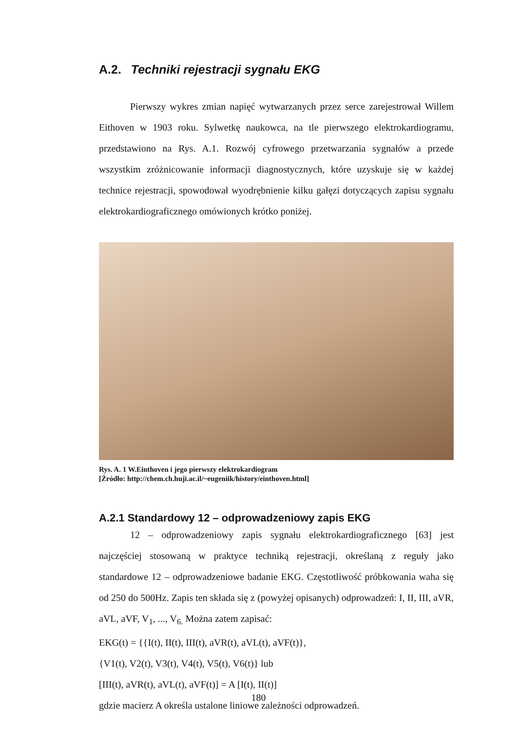A.2. Techniki rejestracji sygnału EKG
Pierwszy wykres zmian napięć wytwarzanych przez serce zarejestrował Willem Eithoven w 1903 roku. Sylwetkę naukowca, na tle pierwszego elektrokardiogramu, przedstawiono na Rys. A.1. Rozwój cyfrowego przetwarzania sygnałów a przede wszystkim zróżnicowanie informacji diagnostycznych, które uzyskuje się w każdej technice rejestracji, spowodował wyodrębnienie kilku gałęzi dotyczących zapisu sygnału elektrokardiograficznego omówionych krótko poniżej.
Rys. A. 1 W.Einthoven i jego pierwszy elektrokardiogram
[Źródło: http://chem.ch.huji.ac.il/~eugeniik/history/einthoven.html]
A.2.1 Standardowy 12 – odprowadzeniowy zapis EKG
12 – odprowadzeniowy zapis sygnału elektrokardiograficznego [63] jest najczęściej stosowaną w praktyce techniką rejestracji, określaną z reguły jako standardowe 12 – odprowadzeniowe badanie EKG. Częstotliwość próbkowania waha się od 250 do 500Hz. Zapis ten składa się z (powyżej opisanych) odprowadzeń: I, II, III, aVR, aVL, aVF, V<sub>1</sub>, ..., V<sub>6.</sub> Można zatem zapisać:
EKG(t) = {{I(t), II(t), III(t), aVR(t), aVL(t), aVF(t)},
{V1(t), V2(t), V3(t), V4(t), V5(t), V6(t)} lub
[III(t), aVR(t), aVL(t), aVF(t)] = A [I(t), II(t)]
gdzie macierz A określa ustalone liniowe zależności odprowadzeń.
180